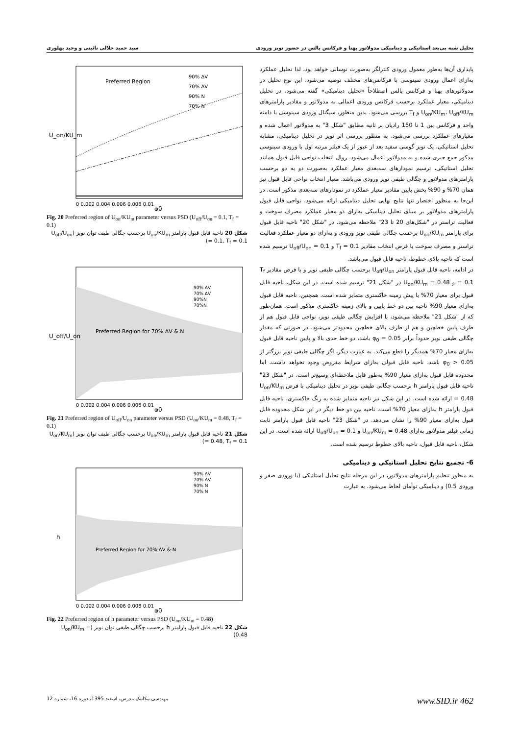تحلیل شبه بی‌بعد استاتیکی و دینامیکی مدولاتور پهنا و فرکانس پالس در حضور نویز ورودی سید حمید جلالی نائینی و وحید بهلوری
پایداری آن‌ها به‌طور معمول ورودی کنترلگر به‌صورت نوسانی خواهد بود، لذا تحلیل عملکرد به‌ازای اعمال ورودی سینوسی با فرکانس‌های مختلف توصیه می‌شود. این نوع تحلیل در مدولاتورهای پهنا و فرکانس پالس اصطلاحاً «تحلیل دینامیکی» گفته می‌شود. در تحلیل دینامیکی، معیار عملکرد برحسب فرکانس ورودی اعمالی به مدولاتور و مقادیر پارامترهای U<sub>on</sub>/KU<sub>m</sub>، U<sub>off</sub>/KU<sub>m</sub> و T<sub>f</sub> بررسی می‌شود. بدین منظور، سیگنال ورودی سینوسی با دامنه واحد و فرکانس بین 1 تا 150 رادیان بر ثانیه مطابق "شکل 3" به مدولاتور اعمال شده و معیارهای عملکرد بررسی می‌شود. به منظور بررسی اثر نویز در تحلیل دینامیکی، مشابه تحلیل استاتیکی، یک نویز گوسی سفید بعد از عبور از یک فیلتر مرتبه اول با ورودی سینوسی مذکور جمع جبری شده و به مدولاتور اعمال می‌شود. روال انتخاب نواحی قابل قبول همانند تحلیل استاتیکی، ترسیم نمودارهای سه‌بعدی معیار عملکرد به‌صورت دو به دو برحسب پارامترهای مدولاتور و چگالی طیفی نویز ورودی می‌باشد. معیار انتخاب نواحی قابل قبول نیز همان 70% و 90% بخش پایین مقادیر معیار عملکرد در نمودارهای سه‌بعدی مذکور است. در این‌جا به منظور اختصار تنها نتایج نهایی تحلیل دینامیکی ارائه می‌شود. نواحی قابل قبول پارامترهای مدولاتور بر مبنای تحلیل دینامیکی به‌ازای دو معیار عملکرد مصرف سوخت و فعالیت تراستر در "شکل‌های 20 تا 23" ملاحظه می‌شود. در "شکل 20" ناحیه قابل قبول برای پارامتر U<sub>on</sub>/KU<sub>m</sub> برحسب چگالی طیفی نویز ورودی و به‌ازای دو معیار عملکرد فعالیت تراستر و مصرف سوخت با فرض انتخاب مقادیر T<sub>f</sub> = 0.1 و U<sub>off</sub>/U<sub>on</sub> = 0.1 ترسیم شده است که ناحیه بالای خطوط، ناحیه قابل قبول می‌باشد.
در ادامه، ناحیه قابل قبول پارامتر U<sub>off</sub>/U<sub>on</sub> برحسب چگالی طیفی نویز و با فرض مقادیر T<sub>f</sub> = 0.1 و U<sub>on</sub>/KU<sub>m</sub> = 0.48 در "شکل 21" ترسیم شده است. در این شکل، ناحیه قابل قبول برای معیار 70% با پیش زمینه خاکستری متمایز شده است. همچنین، ناحیه قابل قبول به‌ازای معیار 90% ناحیه بین دو خط پایین و بالای زمینه خاکستری مذکور است. همان‌طور که از "شکل 21" ملاحظه می‌شود، با افزایش چگالی طیفی نویز، نواحی قابل قبول هم از طرف پایین خطچین و هم از طرف بالای خطچین محدودتر می‌شود. در صورتی که مقدار چگالی طیفی نویز حدوداً برابر φ<sub>0</sub> = 0.05 باشد، دو خط حدی بالا و پایین ناحیه قابل قبول به‌ازای معیار 70% همدیگر را قطع می‌کند. به عبارت دیگر، اگر چگالی طیفی نویز بزرگتر از φ<sub>0</sub> > 0.05 باشد، ناحیه قابل قبولی به‌ازای شرایط مفروض وجود نخواهد داشت. اما محدوده قابل قبول به‌ازای معیار 90% به‌طور قابل ملاحظه‌ای وسیع‌تر است. در "شکل 23" ناحیه قابل قبول پارامتر h برحسب چگالی طیفی نویز در تحلیل دینامیکی با فرض U<sub>on</sub>/KU<sub>m</sub> = 0.48 ارائه شده است. در این شکل نیز ناحیه متمایز شده به رنگ خاکستری، ناحیه قابل قبول پارامتر h به‌ازای معیار 70% است. ناحیه بین دو خط دیگر در این شکل محدوده قابل قبول به‌ازای معیار 90% را نشان می‌دهد. در "شکل 23" ناحیه قابل قبول پارامتر ثابت زمانی فیلتر مدولاتور به‌ازای U<sub>on</sub>/KU<sub>m</sub> = 0.48 و U<sub>off</sub>/U<sub>on</sub> = 0.1 ارائه شده است. در این شکل، ناحیه قابل قبول، ناحیه بالای خطوطِ ترسیم شده است.
6- تجمیع نتایج تحلیل استاتیکی و دینامیکی
به منظور تنظیم پارامترهای مدولاتور، در این مرحله نتایج تحلیل استاتیکی (با ورودی صفر و ورودی 0.5) و دینامیکی توأمان لحاظ می‌شود. به عبارت
Preferred Region
90% ΔV
70% ΔV
90% N
70% N
U_on/KU_m
0 0.002 0.004 0.006 0.008 0.01
φ0
Fig. 20 Preferred region of U<sub>on</sub>/KU<sub>m</sub> parameter versus PSD (U<sub>off</sub>/U<sub>on</sub> = 0.1, T<sub>f</sub> = 0.1)
شکل 20 ناحیه قابل قبول پارامتر U<sub>on</sub>/KU<sub>m</sub> برحسب چگالی طیف توان نویز (U<sub>off</sub>/U<sub>on</sub> = 0.1, T<sub>f</sub> = 0.1)
Preferred Region for 70% ΔV & N
90% ΔV
70% ΔV
90%N
70%N
U_off/U_on
0 0.002 0.004 0.006 0.008 0.01
φ0
Fig. 21 Preferred region of U<sub>off</sub>/U<sub>on</sub> parameter versus PSD (U<sub>on</sub>/KU<sub>m</sub> = 0.48, T<sub>f</sub> = 0.1)
شکل 21 ناحیه قابل قبول پارامتر U<sub>on</sub>/KU<sub>m</sub> برحسب چگالی طیف توان نویز (U<sub>on</sub>/KU<sub>m</sub> = 0.48, T<sub>f</sub> = 0.1)
Preferred Region for 70% ΔV & N
90% ΔV
70% ΔV
90% N
70% N
h
0 0.002 0.004 0.006 0.008 0.01
φ0
Fig. 22 Preferred region of h parameter versus PSD (U<sub>on</sub>/KU<sub>m</sub> = 0.48)
شکل 22 ناحیه قابل قبول پارامتر h برحسب چگالی طیفی توان نویز (U<sub>on</sub>/KU<sub>m</sub> = 0.48)
مهندسی مکانیک مدرس، اسفند 1395، دوره 16، شماره 12 www.SID.ir 462